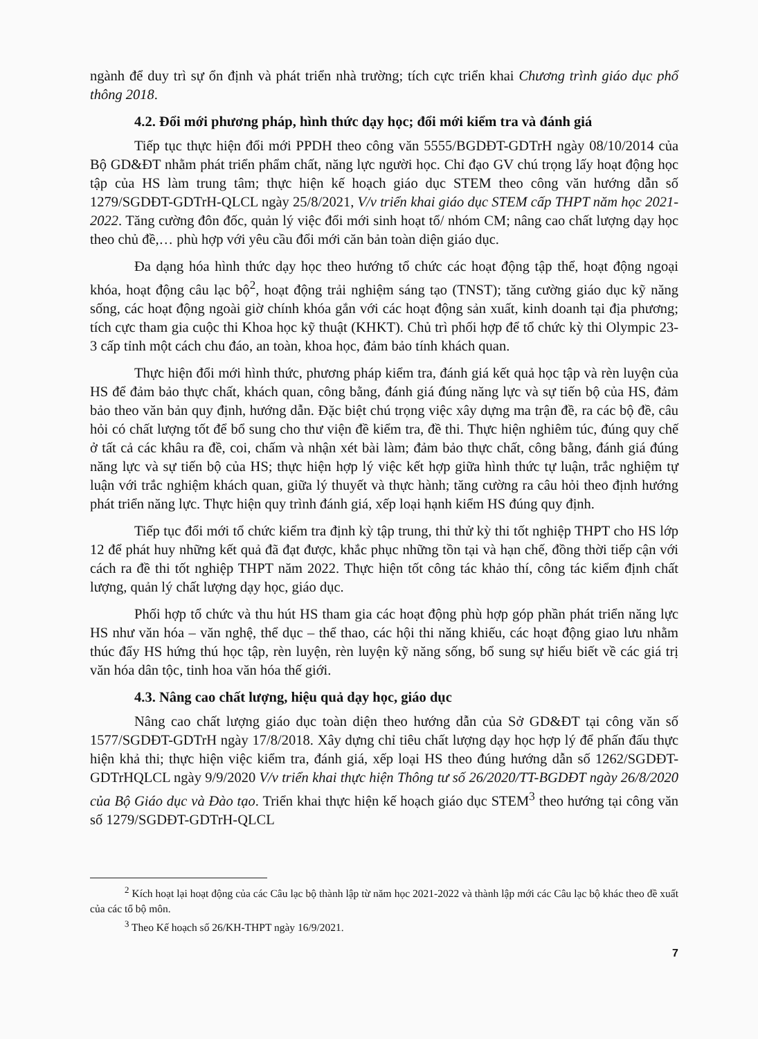ngành để duy trì sự ổn định và phát triển nhà trường; tích cực triển khai Chương trình giáo dục phổ thông 2018.
4.2. Đổi mới phương pháp, hình thức dạy học; đổi mới kiểm tra và đánh giá
Tiếp tục thực hiện đổi mới PPDH theo công văn 5555/BGDĐT-GDTrH ngày 08/10/2014 của Bộ GD&ĐT nhằm phát triển phẩm chất, năng lực người học. Chỉ đạo GV chú trọng lấy hoạt động học tập của HS làm trung tâm; thực hiện kế hoạch giáo dục STEM theo công văn hướng dẫn số 1279/SGDĐT-GDTrH-QLCL ngày 25/8/2021, V/v triển khai giáo dục STEM cấp THPT năm học 2021-2022. Tăng cường đôn đốc, quản lý việc đổi mới sinh hoạt tổ/ nhóm CM; nâng cao chất lượng dạy học theo chủ đề,… phù hợp với yêu cầu đổi mới căn bản toàn diện giáo dục.
Đa dạng hóa hình thức dạy học theo hướng tổ chức các hoạt động tập thể, hoạt động ngoại khóa, hoạt động câu lạc bộ<sup>2</sup>, hoạt động trải nghiệm sáng tạo (TNST); tăng cường giáo dục kỹ năng sống, các hoạt động ngoài giờ chính khóa gắn với các hoạt động sản xuất, kinh doanh tại địa phương; tích cực tham gia cuộc thi Khoa học kỹ thuật (KHKT). Chủ trì phối hợp để tổ chức kỳ thi Olympic 23-3 cấp tỉnh một cách chu đáo, an toàn, khoa học, đảm bảo tính khách quan.
Thực hiện đổi mới hình thức, phương pháp kiểm tra, đánh giá kết quả học tập và rèn luyện của HS để đảm bảo thực chất, khách quan, công bằng, đánh giá đúng năng lực và sự tiến bộ của HS, đảm bảo theo văn bản quy định, hướng dẫn. Đặc biệt chú trọng việc xây dựng ma trận đề, ra các bộ đề, câu hỏi có chất lượng tốt để bổ sung cho thư viện đề kiểm tra, đề thi. Thực hiện nghiêm túc, đúng quy chế ở tất cả các khâu ra đề, coi, chấm và nhận xét bài làm; đảm bảo thực chất, công bằng, đánh giá đúng năng lực và sự tiến bộ của HS; thực hiện hợp lý việc kết hợp giữa hình thức tự luận, trắc nghiệm tự luận với trắc nghiệm khách quan, giữa lý thuyết và thực hành; tăng cường ra câu hỏi theo định hướng phát triển năng lực. Thực hiện quy trình đánh giá, xếp loại hạnh kiểm HS đúng quy định.
Tiếp tục đổi mới tổ chức kiểm tra định kỳ tập trung, thi thử kỳ thi tốt nghiệp THPT cho HS lớp 12 để phát huy những kết quả đã đạt được, khắc phục những tồn tại và hạn chế, đồng thời tiếp cận với cách ra đề thi tốt nghiệp THPT năm 2022. Thực hiện tốt công tác khảo thí, công tác kiểm định chất lượng, quản lý chất lượng dạy học, giáo dục.
Phối hợp tổ chức và thu hút HS tham gia các hoạt động phù hợp góp phần phát triển năng lực HS như văn hóa – văn nghệ, thể dục – thể thao, các hội thi năng khiếu, các hoạt động giao lưu nhằm thúc đẩy HS hứng thú học tập, rèn luyện, rèn luyện kỹ năng sống, bổ sung sự hiểu biết về các giá trị văn hóa dân tộc, tinh hoa văn hóa thế giới.
4.3. Nâng cao chất lượng, hiệu quả dạy học, giáo dục
Nâng cao chất lượng giáo dục toàn diện theo hướng dẫn của Sở GD&ĐT tại công văn số 1577/SGDĐT-GDTrH ngày 17/8/2018. Xây dựng chỉ tiêu chất lượng dạy học hợp lý để phấn đấu thực hiện khả thi; thực hiện việc kiểm tra, đánh giá, xếp loại HS theo đúng hướng dẫn số 1262/SGDĐT-GDTrHQLCL ngày 9/9/2020 V/v triển khai thực hiện Thông tư số 26/2020/TT-BGDĐT ngày 26/8/2020 của Bộ Giáo dục và Đào tạo. Triển khai thực hiện kế hoạch giáo dục STEM<sup>3</sup> theo hướng tại công văn số 1279/SGDĐT-GDTrH-QLCL
<sup>2</sup> Kích hoạt lại hoạt động của các Câu lạc bộ thành lập từ năm học 2021-2022 và thành lập mới các Câu lạc bộ khác theo đề xuất của các tổ bộ môn.
<sup>3</sup> Theo Kế hoạch số 26/KH-THPT ngày 16/9/2021.
7